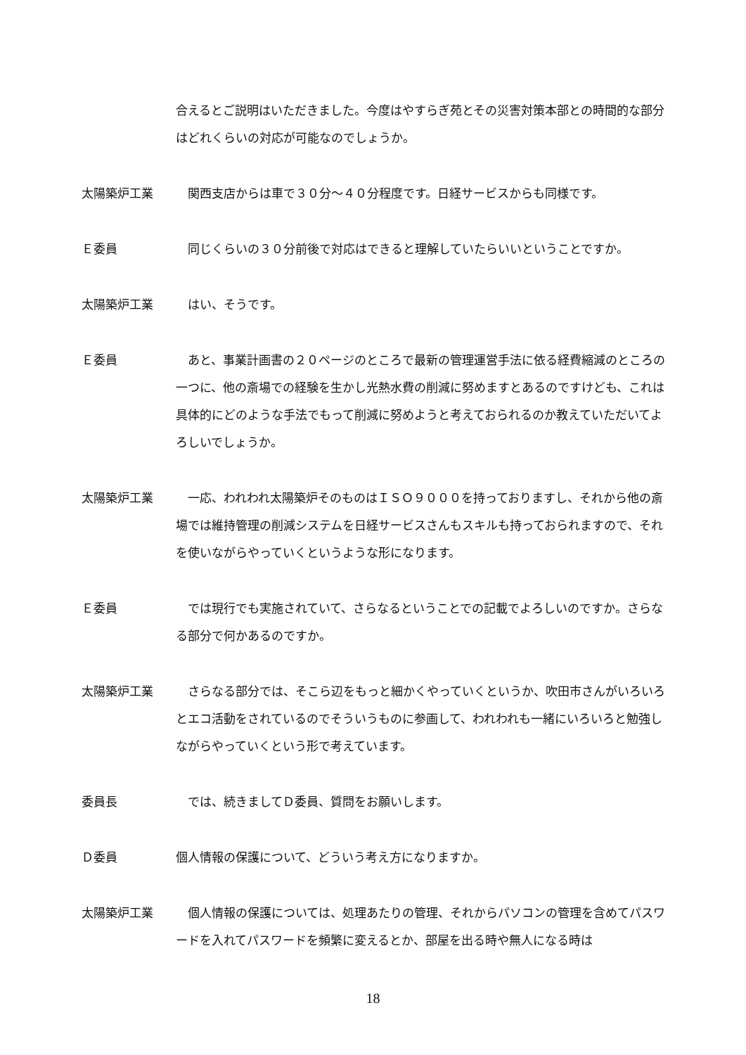合えるとご説明はいただきました。今度はやすらぎ苑とその災害対策本部との時間的な部分はどれくらいの対応が可能なのでしょうか。
太陽築炉工業 　関西支店からは車で３０分～４０分程度です。日経サービスからも同様です。
Ｅ委員 　同じくらいの３０分前後で対応はできると理解していたらいいということですか。
太陽築炉工業 　はい、そうです。
Ｅ委員 　あと、事業計画書の２０ページのところで最新の管理運営手法に依る経費縮減のところの一つに、他の斎場での経験を生かし光熱水費の削減に努めますとあるのですけども、これは具体的にどのような手法でもって削減に努めようと考えておられるのか教えていただいてよろしいでしょうか。
太陽築炉工業 　一応、われわれ太陽築炉そのものはＩＳＯ９０００を持っておりますし、それから他の斎場では維持管理の削減システムを日経サービスさんもスキルも持っておられますので、それを使いながらやっていくというような形になります。
Ｅ委員 　では現行でも実施されていて、さらなるということでの記載でよろしいのですか。さらなる部分で何かあるのですか。
太陽築炉工業 　さらなる部分では、そこら辺をもっと細かくやっていくというか、吹田市さんがいろいろとエコ活動をされているのでそういうものに参画して、われわれも一緒にいろいろと勉強しながらやっていくという形で考えています。
委員長 　では、続きましてＤ委員、質問をお願いします。
Ｄ委員 個人情報の保護について、どういう考え方になりますか。
太陽築炉工業 　個人情報の保護については、処理あたりの管理、それからパソコンの管理を含めてパスワードを入れてパスワードを頻繁に変えるとか、部屋を出る時や無人になる時は
18